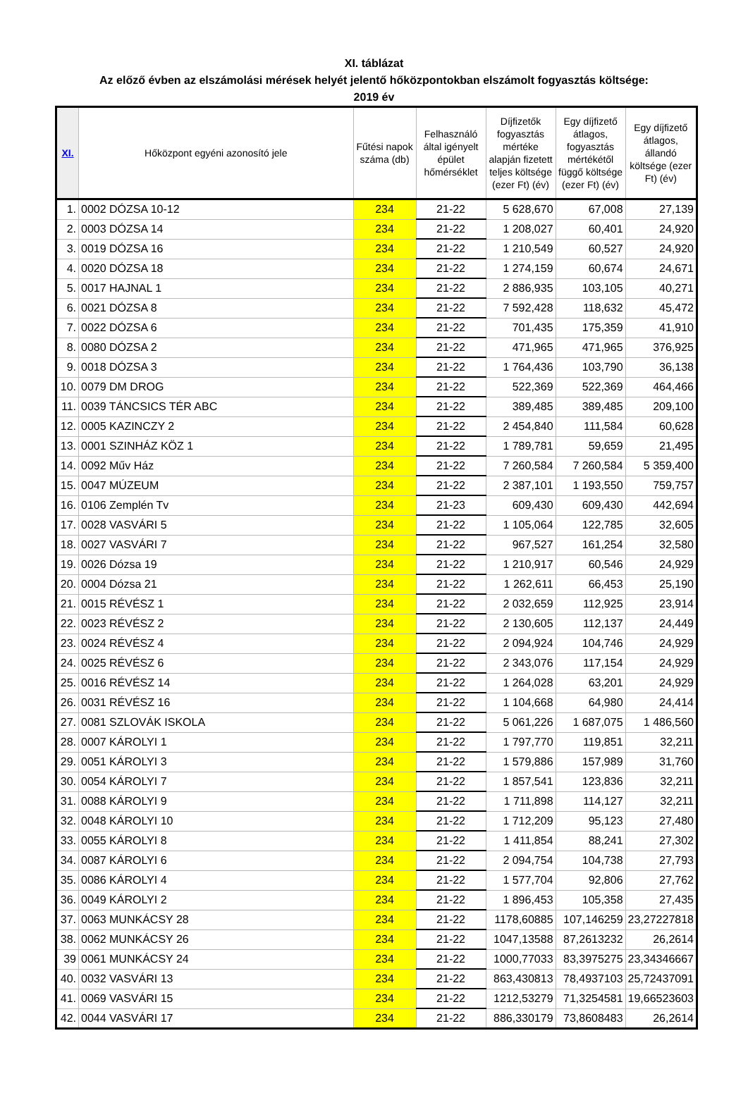XI. táblázat
Az előző évben az elszámolási mérések helyét jelentő hőközpontokban elszámolt fogyasztás költsége:
2019 év
| XI. | Hőközpont egyéni azonosító jele | Fűtési napok száma (db) | Felhasználó által igényelt épület hőmérséklet | Díjfizetők fogyasztás mértéke alapján fizetett teljes költsége (ezer Ft) (év) | Egy díjfizető átlagos, fogyasztás mértékétől függő költsége (ezer Ft) (év) | Egy díjfizető átlagos, állandó költsége (ezer Ft) (év) |
| --- | --- | --- | --- | --- | --- | --- |
| 1. | 0002 DÓZSA 10-12 | 234 | 21-22 | 5 628,670 | 67,008 | 27,139 |
| 2. | 0003 DÓZSA 14 | 234 | 21-22 | 1 208,027 | 60,401 | 24,920 |
| 3. | 0019 DÓZSA 16 | 234 | 21-22 | 1 210,549 | 60,527 | 24,920 |
| 4. | 0020 DÓZSA 18 | 234 | 21-22 | 1 274,159 | 60,674 | 24,671 |
| 5. | 0017 HAJNAL 1 | 234 | 21-22 | 2 886,935 | 103,105 | 40,271 |
| 6. | 0021 DÓZSA 8 | 234 | 21-22 | 7 592,428 | 118,632 | 45,472 |
| 7. | 0022 DÓZSA 6 | 234 | 21-22 | 701,435 | 175,359 | 41,910 |
| 8. | 0080 DÓZSA 2 | 234 | 21-22 | 471,965 | 471,965 | 376,925 |
| 9. | 0018 DÓZSA 3 | 234 | 21-22 | 1 764,436 | 103,790 | 36,138 |
| 10. | 0079 DM DROG | 234 | 21-22 | 522,369 | 522,369 | 464,466 |
| 11. | 0039 TÁNCSICS TÉR ABC | 234 | 21-22 | 389,485 | 389,485 | 209,100 |
| 12. | 0005 KAZINCZY 2 | 234 | 21-22 | 2 454,840 | 111,584 | 60,628 |
| 13. | 0001 SZINHÁZ KÖZ 1 | 234 | 21-22 | 1 789,781 | 59,659 | 21,495 |
| 14. | 0092 Műv Ház | 234 | 21-22 | 7 260,584 | 7 260,584 | 5 359,400 |
| 15. | 0047 MÚZEUM | 234 | 21-22 | 2 387,101 | 1 193,550 | 759,757 |
| 16. | 0106 Zemplén Tv | 234 | 21-23 | 609,430 | 609,430 | 442,694 |
| 17. | 0028 VASVÁRI 5 | 234 | 21-22 | 1 105,064 | 122,785 | 32,605 |
| 18. | 0027 VASVÁRI 7 | 234 | 21-22 | 967,527 | 161,254 | 32,580 |
| 19. | 0026 Dózsa 19 | 234 | 21-22 | 1 210,917 | 60,546 | 24,929 |
| 20. | 0004 Dózsa 21 | 234 | 21-22 | 1 262,611 | 66,453 | 25,190 |
| 21. | 0015 RÉVÉSZ 1 | 234 | 21-22 | 2 032,659 | 112,925 | 23,914 |
| 22. | 0023 RÉVÉSZ 2 | 234 | 21-22 | 2 130,605 | 112,137 | 24,449 |
| 23. | 0024 RÉVÉSZ 4 | 234 | 21-22 | 2 094,924 | 104,746 | 24,929 |
| 24. | 0025 RÉVÉSZ 6 | 234 | 21-22 | 2 343,076 | 117,154 | 24,929 |
| 25. | 0016 RÉVÉSZ 14 | 234 | 21-22 | 1 264,028 | 63,201 | 24,929 |
| 26. | 0031 RÉVÉSZ 16 | 234 | 21-22 | 1 104,668 | 64,980 | 24,414 |
| 27. | 0081 SZLOVÁK ISKOLA | 234 | 21-22 | 5 061,226 | 1 687,075 | 1 486,560 |
| 28. | 0007 KÁROLYI 1 | 234 | 21-22 | 1 797,770 | 119,851 | 32,211 |
| 29. | 0051 KÁROLYI 3 | 234 | 21-22 | 1 579,886 | 157,989 | 31,760 |
| 30. | 0054 KÁROLYI 7 | 234 | 21-22 | 1 857,541 | 123,836 | 32,211 |
| 31. | 0088 KÁROLYI 9 | 234 | 21-22 | 1 711,898 | 114,127 | 32,211 |
| 32. | 0048 KÁROLYI 10 | 234 | 21-22 | 1 712,209 | 95,123 | 27,480 |
| 33. | 0055 KÁROLYI 8 | 234 | 21-22 | 1 411,854 | 88,241 | 27,302 |
| 34. | 0087 KÁROLYI 6 | 234 | 21-22 | 2 094,754 | 104,738 | 27,793 |
| 35. | 0086 KÁROLYI 4 | 234 | 21-22 | 1 577,704 | 92,806 | 27,762 |
| 36. | 0049 KÁROLYI 2 | 234 | 21-22 | 1 896,453 | 105,358 | 27,435 |
| 37. | 0063 MUNKÁCSY 28 | 234 | 21-22 | 1178,60885 | 107,146259 | 23,27227818 |
| 38. | 0062 MUNKÁCSY 26 | 234 | 21-22 | 1047,13588 | 87,2613232 | 26,2614 |
| 39 | 0061 MUNKÁCSY 24 | 234 | 21-22 | 1000,77033 | 83,3975275 | 23,34346667 |
| 40. | 0032 VASVÁRI 13 | 234 | 21-22 | 863,430813 | 78,4937103 | 25,72437091 |
| 41. | 0069 VASVÁRI 15 | 234 | 21-22 | 1212,53279 | 71,3254581 | 19,66523603 |
| 42. | 0044 VASVÁRI 17 | 234 | 21-22 | 886,330179 | 73,8608483 | 26,2614 |